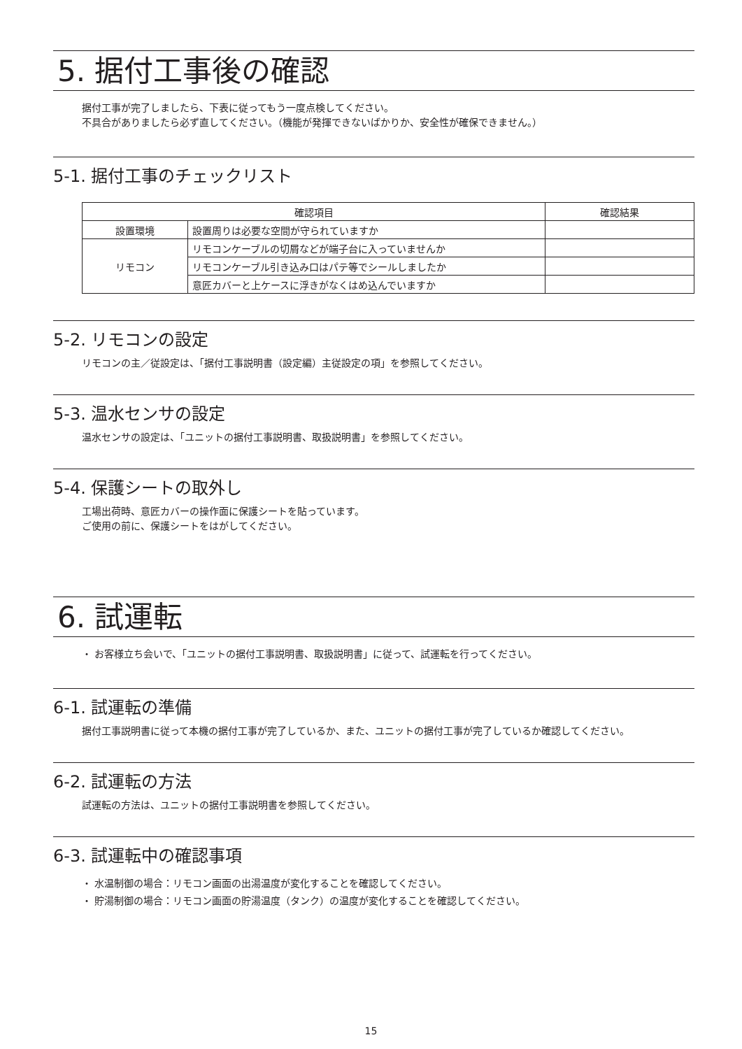5. 据付工事後の確認
据付工事が完了しましたら、下表に従ってもう一度点検してください。
不具合がありましたら必ず直してください。（機能が発揮できないばかりか、安全性が確保できません。）
5-1. 据付工事のチェックリスト
| 確認項目 | | 確認結果 |
| --- | --- | --- |
| 設置環境 | 設置周りは必要な空間が守られていますか | |
| リモコン | リモコンケーブルの切屑などが端子台に入っていませんか | |
| | リモコンケーブル引き込み口はパテ等でシールしましたか | |
| | 意匠カバーと上ケースに浮きがなくはめ込んでいますか | |
5-2. リモコンの設定
リモコンの主／従設定は、「据付工事説明書（設定編）主従設定の項」を参照してください。
5-3. 温水センサの設定
温水センサの設定は、「ユニットの据付工事説明書、取扱説明書」を参照してください。
5-4. 保護シートの取外し
工場出荷時、意匠カバーの操作面に保護シートを貼っています。
ご使用の前に、保護シートをはがしてください。
6. 試運転
・ お客様立ち会いで、「ユニットの据付工事説明書、取扱説明書」に従って、試運転を行ってください。
6-1. 試運転の準備
据付工事説明書に従って本機の据付工事が完了しているか、また、ユニットの据付工事が完了しているか確認してください。
6-2. 試運転の方法
試運転の方法は、ユニットの据付工事説明書を参照してください。
6-3. 試運転中の確認事項
・ 水温制御の場合：リモコン画面の出湯温度が変化することを確認してください。
・ 貯湯制御の場合：リモコン画面の貯湯温度（タンク）の温度が変化することを確認してください。
15